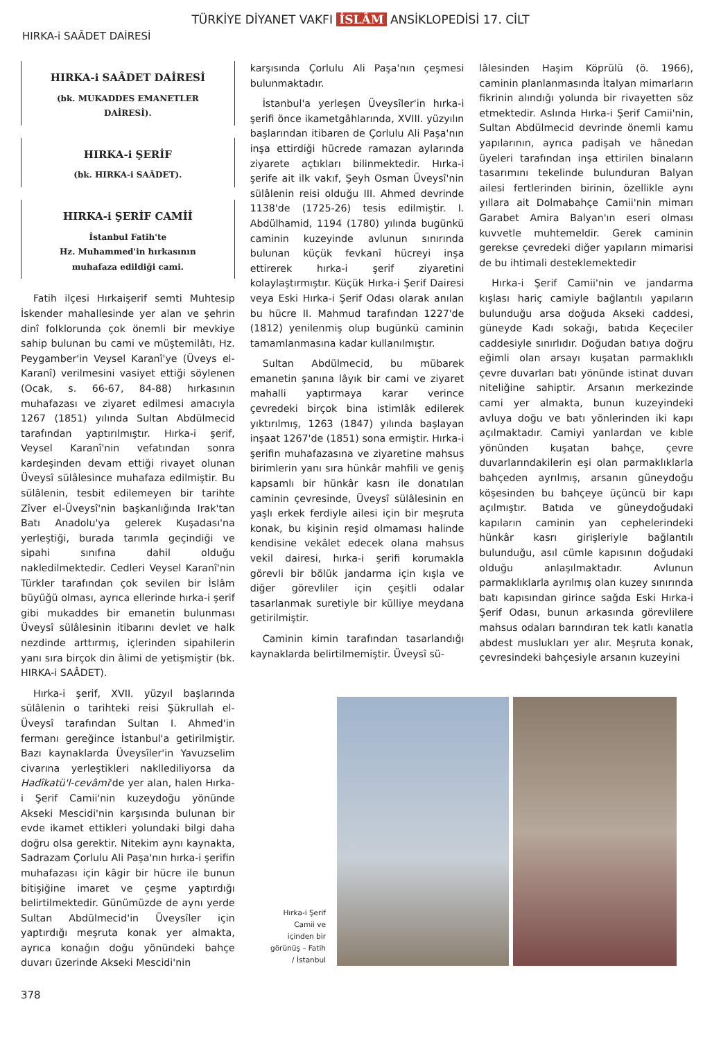TÜRKİYE DİYANET VAKFI İSLÂM ANSİKLOPEDİSİ 17. CİLT
HIRKA-i SAÂDET DAİRESİ
HIRKA-i SAÂDET DAİRESİ
(bk. MUKADDES EMANETLER DAİRESİ).
HIRKA-i ŞERİF
(bk. HIRKA-i SAÂDET).
HIRKA-i ŞERİF CAMİİ
İstanbul Fatih'te
Hz. Muhammed'in hırkasının
muhafaza edildiği cami.
Fatih ilçesi Hırkaişerif semti Muhtesip İskender mahallesinde yer alan ve şehrin dinî folklorunda çok önemli bir mevkiye sahip bulunan bu cami ve müştemilâtı, Hz. Peygamber'in Veysel Karanî'ye (Üveys el-Karanî) verilmesini vasiyet ettiği söylenen (Ocak, s. 66-67, 84-88) hırkasının muhafazası ve ziyaret edilmesi amacıyla 1267 (1851) yılında Sultan Abdülmecid tarafından yaptırılmıştır. Hırka-i şerif, Veysel Karanî'nin vefatından sonra kardeşinden devam ettiği rivayet olunan Üveysî sülâlesince muhafaza edilmiştir. Bu sülâlenin, tesbit edilemeyen bir tarihte Zîver el-Üveysî'nin başkanlığında Irak'tan Batı Anadolu'ya gelerek Kuşadası'na yerleştiği, burada tarımla geçindiği ve sipahi sınıfına dahil olduğu nakledilmektedir. Cedleri Veysel Karanî'nin Türkler tarafından çok sevilen bir İslâm büyüğü olması, ayrıca ellerinde hırka-i şerif gibi mukaddes bir emanetin bulunması Üveysî sülâlesinin itibarını devlet ve halk nezdinde arttırmış, içlerinden sipahilerin yanı sıra birçok din âlimi de yetişmiştir (bk. HIRKA-i SAÂDET).
Hırka-i şerif, XVII. yüzyıl başlarında sülâlenin o tarihteki reisi Şükrullah el-Üveysî tarafından Sultan I. Ahmed'in fermanı gereğince İstanbul'a getirilmiştir. Bazı kaynaklarda Üveysîler'in Yavuzselim civarına yerleştikleri nakllediliyorsa da Hadîkatü'l-cevâmi'de yer alan, halen Hırka-i Şerif Camii'nin kuzeydoğu yönünde Akseki Mescidi'nin karşısında bulunan bir evde ikamet ettikleri yolundaki bilgi daha doğru olsa gerektir. Nitekim aynı kaynakta, Sadrazam Çorlulu Ali Paşa'nın hırka-i şerifin muhafazası için kâgir bir hücre ile bunun bitişiğine imaret ve çeşme yaptırdığı belirtilmektedir. Günümüzde de aynı yerde Sultan Abdülmecid'in Üveysîler için yaptırdığı meşruta konak yer almakta, ayrıca konağın doğu yönündeki bahçe duvarı üzerinde Akseki Mescidi'nin
karşısında Çorlulu Ali Paşa'nın çeşmesi bulunmaktadır.
İstanbul'a yerleşen Üveysîler'in hırka-i şerifi önce ikametgâhlarında, XVIII. yüzyılın başlarından itibaren de Çorlulu Ali Paşa'nın inşa ettirdiği hücrede ramazan aylarında ziyarete açtıkları bilinmektedir. Hırka-i şerife ait ilk vakıf, Şeyh Osman Üveysî'nin sülâlenin reisi olduğu III. Ahmed devrinde 1138'de (1725-26) tesis edilmiştir. I. Abdülhamid, 1194 (1780) yılında bugünkü caminin kuzeyinde avlunun sınırında bulunan küçük fevkanî hücreyi inşa ettirerek hırka-i şerif ziyaretini kolaylaştırmıştır. Küçük Hırka-i Şerif Dairesi veya Eski Hırka-i Şerif Odası olarak anılan bu hücre II. Mahmud tarafından 1227'de (1812) yenilenmiş olup bugünkü caminin tamamlanmasına kadar kullanılmıştır.
Sultan Abdülmecid, bu mübarek emanetin şanına lâyık bir cami ve ziyaret mahalli yaptırmaya karar verince çevredeki birçok bina istimlâk edilerek yıktırılmış, 1263 (1847) yılında başlayan inşaat 1267'de (1851) sona ermiştir. Hırka-i şerifin muhafazasına ve ziyaretine mahsus birimlerin yanı sıra hünkâr mahfili ve geniş kapsamlı bir hünkâr kasrı ile donatılan caminin çevresinde, Üveysî sülâlesinin en yaşlı erkek ferdiyle ailesi için bir meşruta konak, bu kişinin reşid olmaması halinde kendisine vekâlet edecek olana mahsus vekil dairesi, hırka-i şerifi korumakla görevli bir bölük jandarma için kışla ve diğer görevliler için çeşitli odalar tasarlanmak suretiyle bir külliye meydana getirilmiştir.
Caminin kimin tarafından tasarlandığı kaynaklarda belirtilmemiştir. Üveysî sü-
lâlesinden Haşim Köprülü (ö. 1966), caminin planlanmasında İtalyan mimarların fikrinin alındığı yolunda bir rivayetten söz etmektedir. Aslında Hırka-i Şerif Camii'nin, Sultan Abdülmecid devrinde önemli kamu yapılarının, ayrıca padişah ve hânedan üyeleri tarafından inşa ettirilen binaların tasarımını tekelinde bulunduran Balyan ailesi fertlerinden birinin, özellikle aynı yıllara ait Dolmabahçe Camii'nin mimarı Garabet Amira Balyan'ın eseri olması kuvvetle muhtemeldir. Gerek caminin gerekse çevredeki diğer yapıların mimarisi de bu ihtimali desteklemektedir
Hırka-i Şerif Camii'nin ve jandarma kışlası hariç camiyle bağlantılı yapıların bulunduğu arsa doğuda Akseki caddesi, güneyde Kadı sokağı, batıda Keçeciler caddesiyle sınırlıdır. Doğudan batıya doğru eğimli olan arsayı kuşatan parmaklıklı çevre duvarları batı yönünde istinat duvarı niteliğine sahiptir. Arsanın merkezinde cami yer almakta, bunun kuzeyindeki avluya doğu ve batı yönlerinden iki kapı açılmaktadır. Camiyi yanlardan ve kıble yönünden kuşatan bahçe, çevre duvarlarındakilerin eşi olan parmaklıklarla bahçeden ayrılmış, arsanın güneydoğu köşesinden bu bahçeye üçüncü bir kapı açılmıştır. Batıda ve güneydoğudaki kapıların caminin yan cephelerindeki hünkâr kasrı girişleriyle bağlantılı bulunduğu, asıl cümle kapısının doğudaki olduğu anlaşılmaktadır. Avlunun parmaklıklarla ayrılmış olan kuzey sınırında batı kapısından girince sağda Eski Hırka-i Şerif Odası, bunun arkasında görevlilere mahsus odaları barındıran tek katlı kanatla abdest muslukları yer alır. Meşruta konak, çevresindeki bahçesiyle arsanın kuzeyini
Hırka-i Şerif Camii ve içinden bir görünüş – Fatih / İstanbul
378